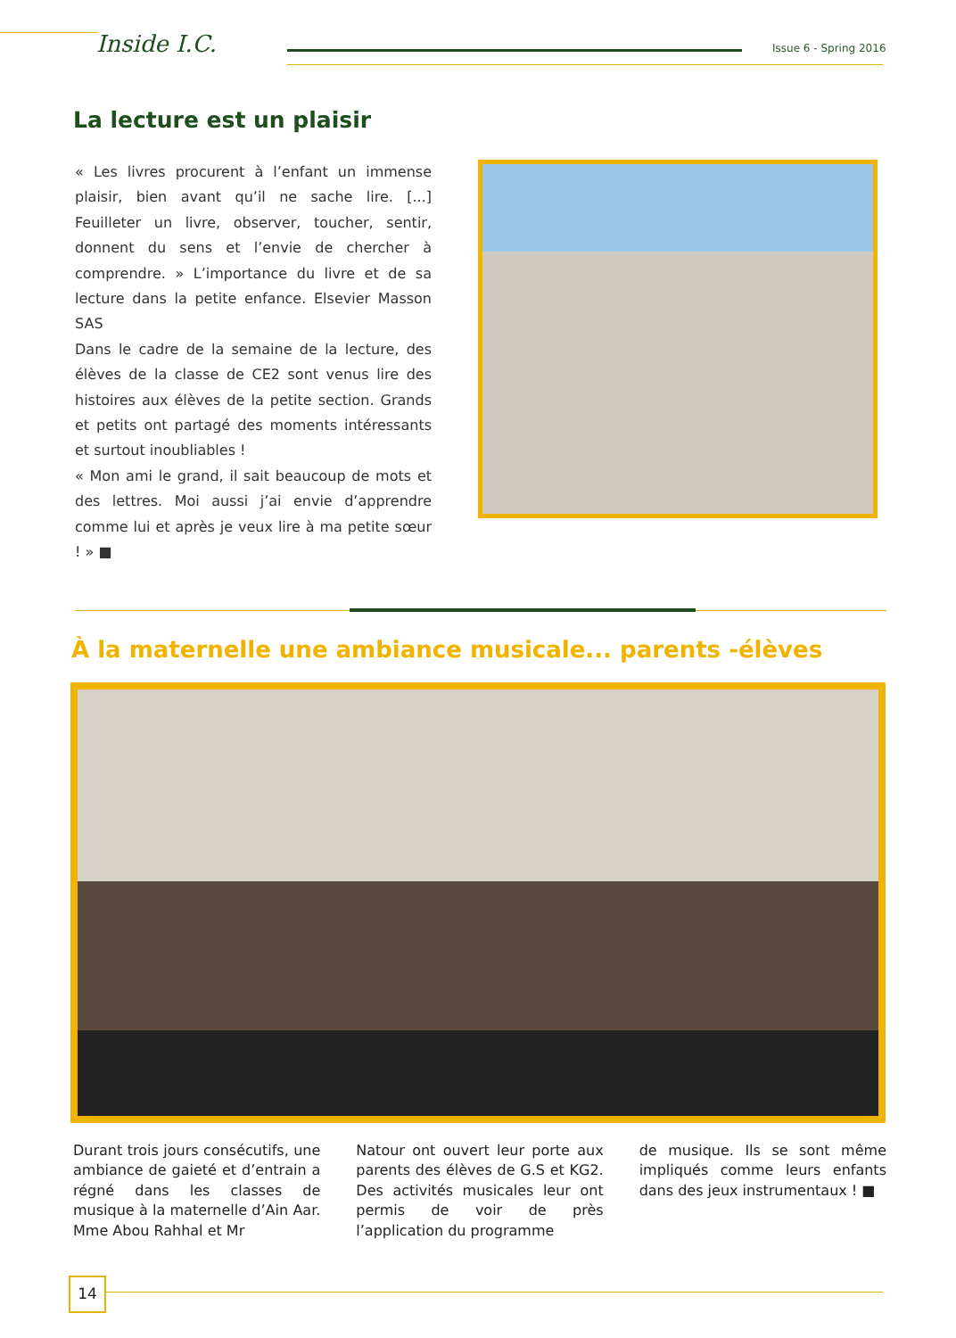Inside I.C. Issue 6 - Spring 2016
La lecture est un plaisir
« Les livres procurent à l’enfant un immense plaisir, bien avant qu’il ne sache lire. [...] Feuilleter un livre, observer, toucher, sentir, donnent du sens et l’envie de chercher à comprendre. » L’importance du livre et de sa lecture dans la petite enfance. Elsevier Masson SAS
Dans le cadre de la semaine de la lecture, des élèves de la classe de CE2 sont venus lire des histoires aux élèves de la petite section. Grands et petits ont partagé des moments intéressants et surtout inoubliables !
« Mon ami le grand, il sait beaucoup de mots et des lettres. Moi aussi j’ai envie d’apprendre comme lui et après je veux lire à ma petite sœur ! » ■
À la maternelle une ambiance musicale... parents -élèves
Durant trois jours consécutifs, une ambiance de gaieté et d’entrain a régné dans les classes de musique à la maternelle d’Ain Aar. Mme Abou Rahhal et Mr
Natour ont ouvert leur porte aux parents des élèves de G.S et KG2. Des activités musicales leur ont permis de voir de près l’application du programme
de musique. Ils se sont même impliqués comme leurs enfants dans des jeux instrumentaux ! ■
14